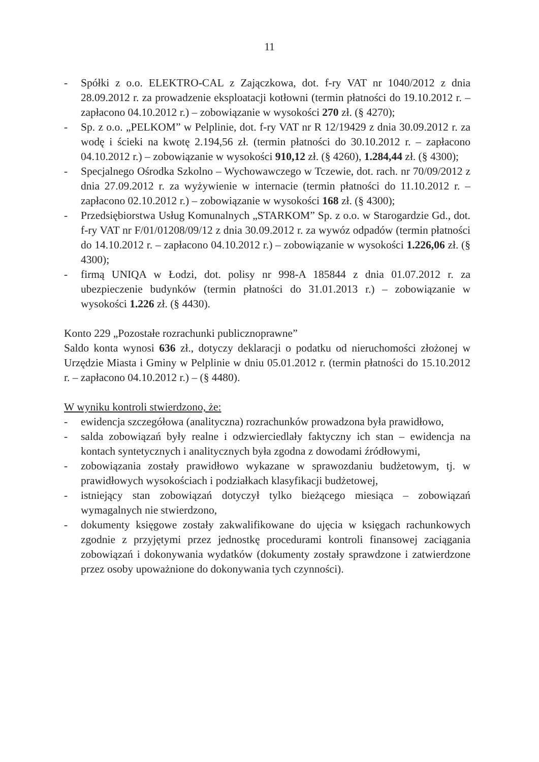11
- Spółki z o.o. ELEKTRO-CAL z Zajączkowa, dot. f-ry VAT nr 1040/2012 z dnia 28.09.2012 r. za prowadzenie eksploatacji kotłowni (termin płatności do 19.10.2012 r. – zapłacono 04.10.2012 r.) – zobowiązanie w wysokości 270 zł. (§ 4270);
- Sp. z o.o. „PELKOM” w Pelplinie, dot. f-ry VAT nr R 12/19429 z dnia 30.09.2012 r. za wodę i ścieki na kwotę 2.194,56 zł. (termin płatności do 30.10.2012 r. – zapłacono 04.10.2012 r.) – zobowiązanie w wysokości 910,12 zł. (§ 4260), 1.284,44 zł. (§ 4300);
- Specjalnego Ośrodka Szkolno – Wychowawczego w Tczewie, dot. rach. nr 70/09/2012 z dnia 27.09.2012 r. za wyżywienie w internacie (termin płatności do 11.10.2012 r. – zapłacono 02.10.2012 r.) – zobowiązanie w wysokości 168 zł. (§ 4300);
- Przedsiębiorstwa Usług Komunalnych „STARKOM” Sp. z o.o. w Starogardzie Gd., dot. f-ry VAT nr F/01/01208/09/12 z dnia 30.09.2012 r. za wywóz odpadów (termin płatności do 14.10.2012 r. – zapłacono 04.10.2012 r.) – zobowiązanie w wysokości 1.226,06 zł. (§ 4300);
- firmą UNIQA w Łodzi, dot. polisy nr 998-A 185844 z dnia 01.07.2012 r. za ubezpieczenie budynków (termin płatności do 31.01.2013 r.) – zobowiązanie w wysokości 1.226 zł. (§ 4430).
Konto 229 „Pozostałe rozrachunki publicznoprawne”
Saldo konta wynosi 636 zł., dotyczy deklaracji o podatku od nieruchomości złożonej w Urzędzie Miasta i Gminy w Pelplinie w dniu 05.01.2012 r. (termin płatności do 15.10.2012 r. – zapłacono 04.10.2012 r.) – (§ 4480).
W wyniku kontroli stwierdzono, że:
- ewidencja szczegółowa (analityczna) rozrachunków prowadzona była prawidłowo,
- salda zobowiązań były realne i odzwierciedlały faktyczny ich stan – ewidencja na kontach syntetycznych i analitycznych była zgodna z dowodami źródłowymi,
- zobowiązania zostały prawidłowo wykazane w sprawozdaniu budżetowym, tj. w prawidłowych wysokościach i podziałkach klasyfikacji budżetowej,
- istniejący stan zobowiązań dotyczył tylko bieżącego miesiąca – zobowiązań wymagalnych nie stwierdzono,
- dokumenty księgowe zostały zakwalifikowane do ujęcia w księgach rachunkowych zgodnie z przyjętymi przez jednostkę procedurami kontroli finansowej zaciągania zobowiązań i dokonywania wydatków (dokumenty zostały sprawdzone i zatwierdzone przez osoby upoważnione do dokonywania tych czynności).